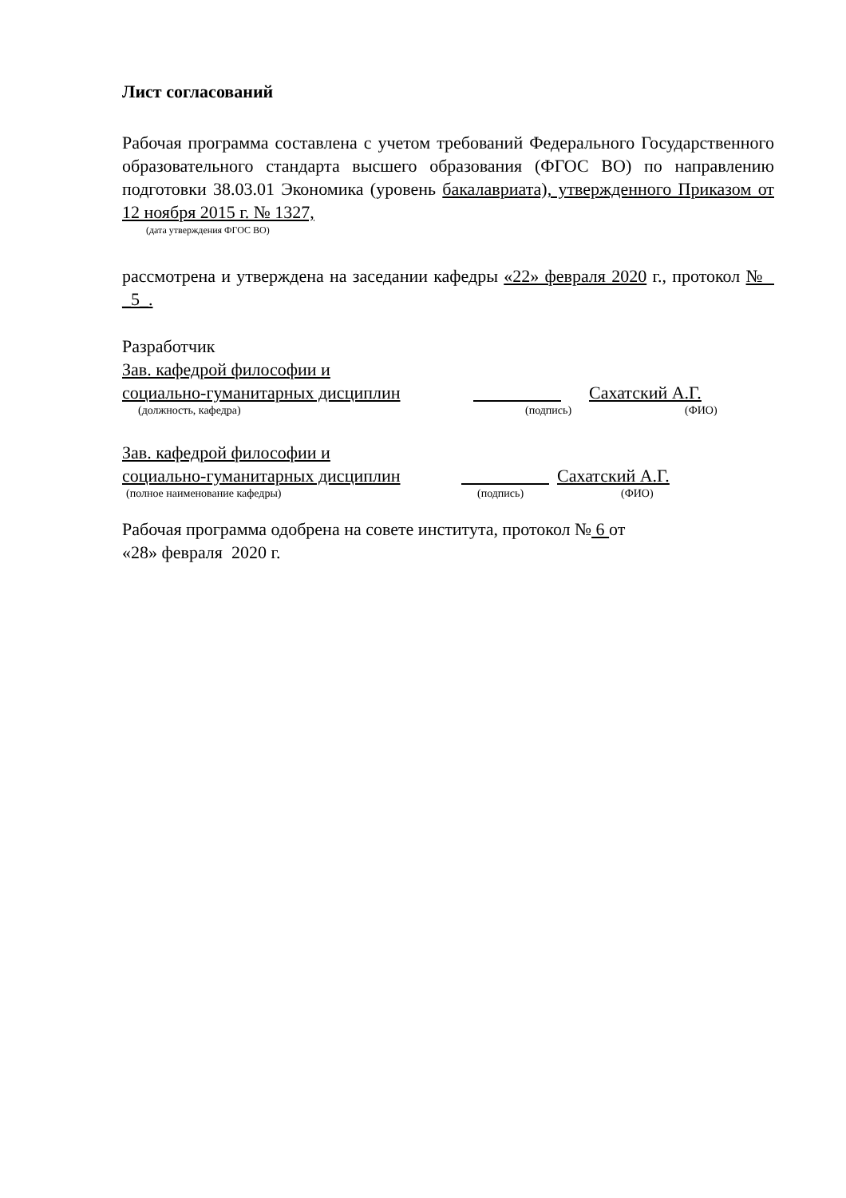Лист согласований
Рабочая программа составлена с учетом требований Федерального Государственного образовательного стандарта высшего образования (ФГОС ВО) по направлению подготовки 38.03.01 Экономика (уровень бакалавриата), утвержденного Приказом от 12 ноября 2015 г. № 1327,
(дата утверждения ФГОС ВО)
рассмотрена и утверждена на заседании кафедры «22» февраля 2020 г., протокол № _5_.
Разработчик
Зав. кафедрой философии и
социально-гуманитарных дисциплин Сахатский А.Г.
(должность, кафедра) (подпись) (ФИО)
Зав. кафедрой философии и
социально-гуманитарных дисциплин Сахатский А.Г.
(полное наименование кафедры) (подпись) (ФИО)
Рабочая программа одобрена на совете института, протокол № 6 от
«28» февраля 2020 г.